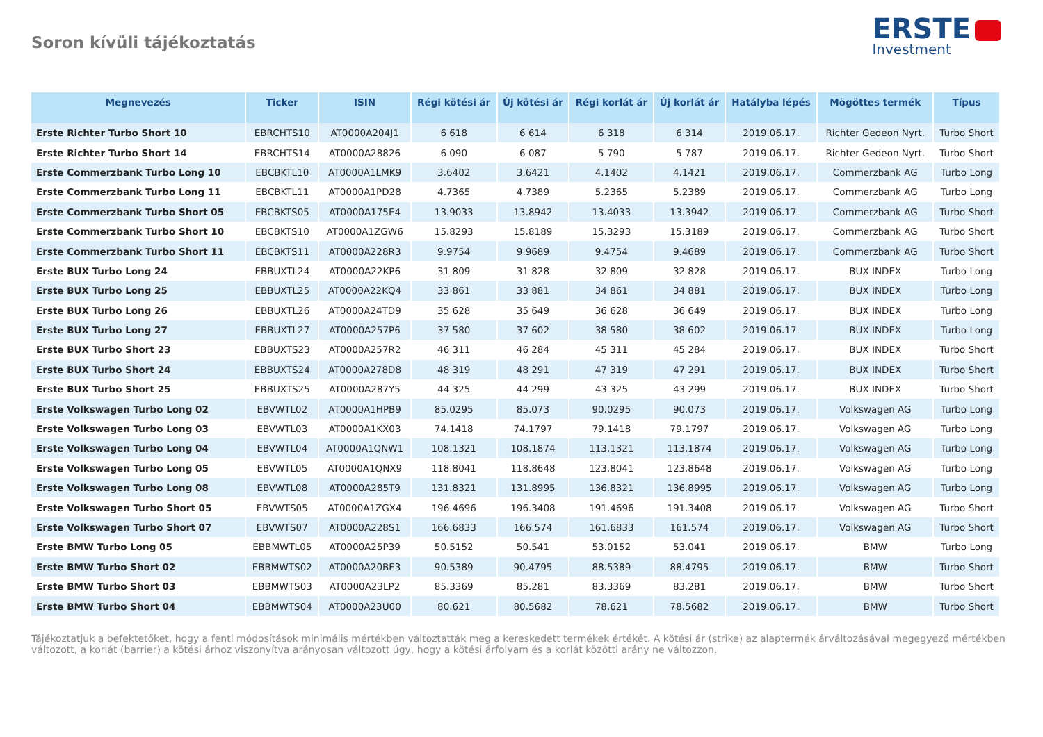Soron kívüli tájékoztatás
ERSTE
Investment
| Megnevezés | Ticker | ISIN | Régi kötési ár | Új kötési ár | Régi korlát ár | Új korlát ár | Hatályba lépés | Mögöttes termék | Típus |
| --- | --- | --- | --- | --- | --- | --- | --- | --- | --- |
| Erste Richter Turbo Short 10 | EBRCHTS10 | AT0000A204J1 | 6 618 | 6 614 | 6 318 | 6 314 | 2019.06.17. | Richter Gedeon Nyrt. | Turbo Short |
| Erste Richter Turbo Short 14 | EBRCHTS14 | AT0000A28826 | 6 090 | 6 087 | 5 790 | 5 787 | 2019.06.17. | Richter Gedeon Nyrt. | Turbo Short |
| Erste Commerzbank Turbo Long 10 | EBCBKTL10 | AT0000A1LMK9 | 3.6402 | 3.6421 | 4.1402 | 4.1421 | 2019.06.17. | Commerzbank AG | Turbo Long |
| Erste Commerzbank Turbo Long 11 | EBCBKTL11 | AT0000A1PD28 | 4.7365 | 4.7389 | 5.2365 | 5.2389 | 2019.06.17. | Commerzbank AG | Turbo Long |
| Erste Commerzbank Turbo Short 05 | EBCBKTS05 | AT0000A175E4 | 13.9033 | 13.8942 | 13.4033 | 13.3942 | 2019.06.17. | Commerzbank AG | Turbo Short |
| Erste Commerzbank Turbo Short 10 | EBCBKTS10 | AT0000A1ZGW6 | 15.8293 | 15.8189 | 15.3293 | 15.3189 | 2019.06.17. | Commerzbank AG | Turbo Short |
| Erste Commerzbank Turbo Short 11 | EBCBKTS11 | AT0000A228R3 | 9.9754 | 9.9689 | 9.4754 | 9.4689 | 2019.06.17. | Commerzbank AG | Turbo Short |
| Erste BUX Turbo Long 24 | EBBUXTL24 | AT0000A22KP6 | 31 809 | 31 828 | 32 809 | 32 828 | 2019.06.17. | BUX INDEX | Turbo Long |
| Erste BUX Turbo Long 25 | EBBUXTL25 | AT0000A22KQ4 | 33 861 | 33 881 | 34 861 | 34 881 | 2019.06.17. | BUX INDEX | Turbo Long |
| Erste BUX Turbo Long 26 | EBBUXTL26 | AT0000A24TD9 | 35 628 | 35 649 | 36 628 | 36 649 | 2019.06.17. | BUX INDEX | Turbo Long |
| Erste BUX Turbo Long 27 | EBBUXTL27 | AT0000A257P6 | 37 580 | 37 602 | 38 580 | 38 602 | 2019.06.17. | BUX INDEX | Turbo Long |
| Erste BUX Turbo Short 23 | EBBUXTS23 | AT0000A257R2 | 46 311 | 46 284 | 45 311 | 45 284 | 2019.06.17. | BUX INDEX | Turbo Short |
| Erste BUX Turbo Short 24 | EBBUXTS24 | AT0000A278D8 | 48 319 | 48 291 | 47 319 | 47 291 | 2019.06.17. | BUX INDEX | Turbo Short |
| Erste BUX Turbo Short 25 | EBBUXTS25 | AT0000A287Y5 | 44 325 | 44 299 | 43 325 | 43 299 | 2019.06.17. | BUX INDEX | Turbo Short |
| Erste Volkswagen Turbo Long 02 | EBVWTL02 | AT0000A1HPB9 | 85.0295 | 85.073 | 90.0295 | 90.073 | 2019.06.17. | Volkswagen AG | Turbo Long |
| Erste Volkswagen Turbo Long 03 | EBVWTL03 | AT0000A1KX03 | 74.1418 | 74.1797 | 79.1418 | 79.1797 | 2019.06.17. | Volkswagen AG | Turbo Long |
| Erste Volkswagen Turbo Long 04 | EBVWTL04 | AT0000A1QNW1 | 108.1321 | 108.1874 | 113.1321 | 113.1874 | 2019.06.17. | Volkswagen AG | Turbo Long |
| Erste Volkswagen Turbo Long 05 | EBVWTL05 | AT0000A1QNX9 | 118.8041 | 118.8648 | 123.8041 | 123.8648 | 2019.06.17. | Volkswagen AG | Turbo Long |
| Erste Volkswagen Turbo Long 08 | EBVWTL08 | AT0000A285T9 | 131.8321 | 131.8995 | 136.8321 | 136.8995 | 2019.06.17. | Volkswagen AG | Turbo Long |
| Erste Volkswagen Turbo Short 05 | EBVWTS05 | AT0000A1ZGX4 | 196.4696 | 196.3408 | 191.4696 | 191.3408 | 2019.06.17. | Volkswagen AG | Turbo Short |
| Erste Volkswagen Turbo Short 07 | EBVWTS07 | AT0000A228S1 | 166.6833 | 166.574 | 161.6833 | 161.574 | 2019.06.17. | Volkswagen AG | Turbo Short |
| Erste BMW Turbo Long 05 | EBBMWTL05 | AT0000A25P39 | 50.5152 | 50.541 | 53.0152 | 53.041 | 2019.06.17. | BMW | Turbo Long |
| Erste BMW Turbo Short 02 | EBBMWTS02 | AT0000A20BE3 | 90.5389 | 90.4795 | 88.5389 | 88.4795 | 2019.06.17. | BMW | Turbo Short |
| Erste BMW Turbo Short 03 | EBBMWTS03 | AT0000A23LP2 | 85.3369 | 85.281 | 83.3369 | 83.281 | 2019.06.17. | BMW | Turbo Short |
| Erste BMW Turbo Short 04 | EBBMWTS04 | AT0000A23U00 | 80.621 | 80.5682 | 78.621 | 78.5682 | 2019.06.17. | BMW | Turbo Short |
Tájékoztatjuk a befektetőket, hogy a fenti módosítások minimális mértékben változtatták meg a kereskedett termékek értékét. A kötési ár (strike) az alaptermék árváltozásával megegyező mértékben változott, a korlát (barrier) a kötési árhoz viszonyítva arányosan változott úgy, hogy a kötési árfolyam és a korlát közötti arány ne változzon.